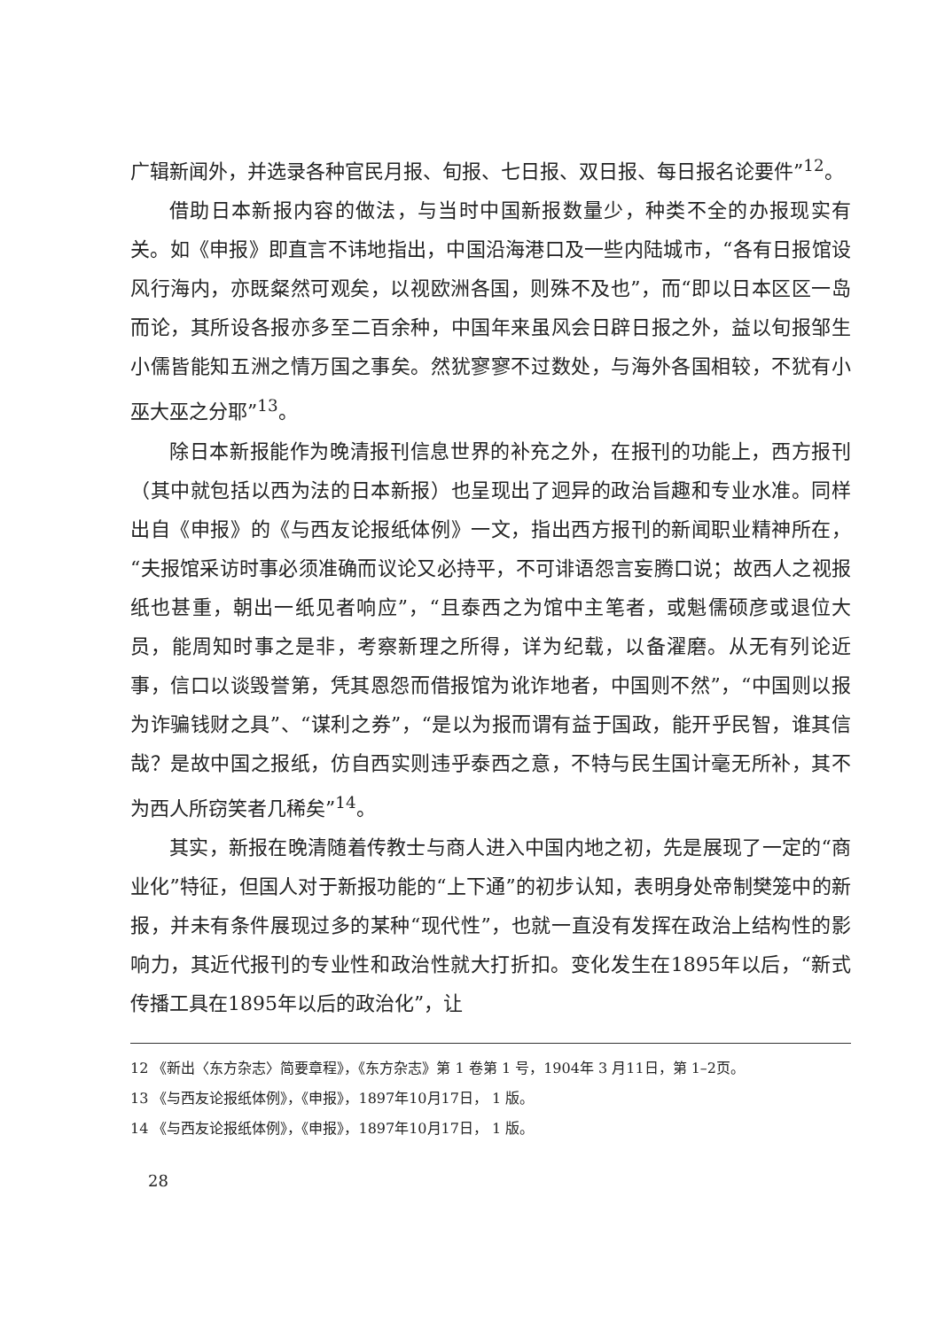广辑新闻外，并选录各种官民月报、旬报、七日报、双日报、每日报名论要件”<sup>12</sup>。
借助日本新报内容的做法，与当时中国新报数量少，种类不全的办报现实有关。如《申报》即直言不讳地指出，中国沿海港口及一些内陆城市，“各有日报馆设风行海内，亦既粲然可观矣，以视欧洲各国，则殊不及也”，而“即以日本区区一岛而论，其所设各报亦多至二百余种，中国年来虽风会日辟日报之外，益以旬报邹生小儒皆能知五洲之情万国之事矣。然犹寥寥不过数处，与海外各国相较，不犹有小巫大巫之分耶”<sup>13</sup>。
除日本新报能作为晚清报刊信息世界的补充之外，在报刊的功能上，西方报刊（其中就包括以西为法的日本新报）也呈现出了迥异的政治旨趣和专业水准。同样出自《申报》的《与西友论报纸体例》一文，指出西方报刊的新闻职业精神所在，“夫报馆采访时事必须准确而议论又必持平，不可诽语怨言妄腾口说；故西人之视报纸也甚重，朝出一纸见者响应”，“且泰西之为馆中主笔者，或魁儒硕彦或退位大员，能周知时事之是非，考察新理之所得，详为纪载，以备濯磨。从无有列论近事，信口以谈毁誉第，凭其恩怨而借报馆为讹诈地者，中国则不然”，“中国则以报为诈骗钱财之具”、“谋利之券”，“是以为报而谓有益于国政，能开乎民智，谁其信哉？是故中国之报纸，仿自西实则违乎泰西之意，不特与民生国计毫无所补，其不为西人所窃笑者几稀矣”<sup>14</sup>。
其实，新报在晚清随着传教士与商人进入中国内地之初，先是展现了一定的“商业化”特征，但国人对于新报功能的“上下通”的初步认知，表明身处帝制樊笼中的新报，并未有条件展现过多的某种“现代性”，也就一直没有发挥在政治上结构性的影响力，其近代报刊的专业性和政治性就大打折扣。变化发生在1895年以后，“新式传播工具在1895年以后的政治化”，让
12 《新出〈东方杂志〉简要章程》，《东方杂志》第 1 卷第 1 号，1904年 3 月11日，第 1–2页。
13 《与西友论报纸体例》，《申报》，1897年10月17日， 1 版。
14 《与西友论报纸体例》，《申报》，1897年10月17日， 1 版。
28